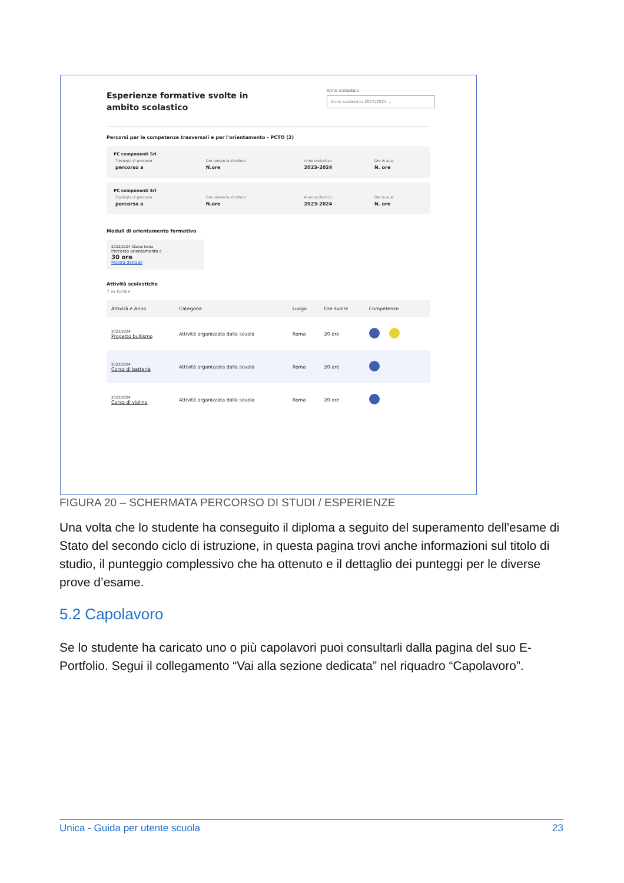Anno scolastico
Anno scolastico 2023/2024 ⌄
Esperienze formative svolte in
ambito scolastico
Percorsi per le competenze trasversali e per l'orientamento - PCTO (2)
PC componenti Srl
| Tipologia di percorso | Ore presso la struttura | Anno scolastico | Ore in aula |
| percorso a | N.ore | 2023-2024 | N. ore |
PC componenti Srl
| Tipologia di percorso | Ore presso la struttura | Anno scolastico | Ore in aula |
| percorso a | N.ore | 2023-2024 | N. ore |
Moduli di orientamento formativo
2023/2024 Classe terza
Percorso orientamento c
30 ore
Mostra dettagli
Attività scolastiche
7 in totale
| Attività e Anno | Categoria | Luogo | Ore svolte | Competenze |
| --- | --- | --- | --- | --- |
| 2023/2024 Progetto bullismo | Attività organizzata dalla scuola | Roma | 20 ore | |
| 2023/2024 Corso di batteria | Attività organizzata dalla scuola | Roma | 20 ore | |
| 2023/2024 Corso di violino | Attività organizzata dalla scuola | Roma | 20 ore | |
FIGURA 20 – SCHERMATA PERCORSO DI STUDI / ESPERIENZE
Una volta che lo studente ha conseguito il diploma a seguito del superamento dell'esame di Stato del secondo ciclo di istruzione, in questa pagina trovi anche informazioni sul titolo di studio, il punteggio complessivo che ha ottenuto e il dettaglio dei punteggi per le diverse prove d’esame.
5.2 Capolavoro
Se lo studente ha caricato uno o più capolavori puoi consultarli dalla pagina del suo E-Portfolio. Segui il collegamento “Vai alla sezione dedicata” nel riquadro “Capolavoro”.
Unica - Guida per utente scuola 23